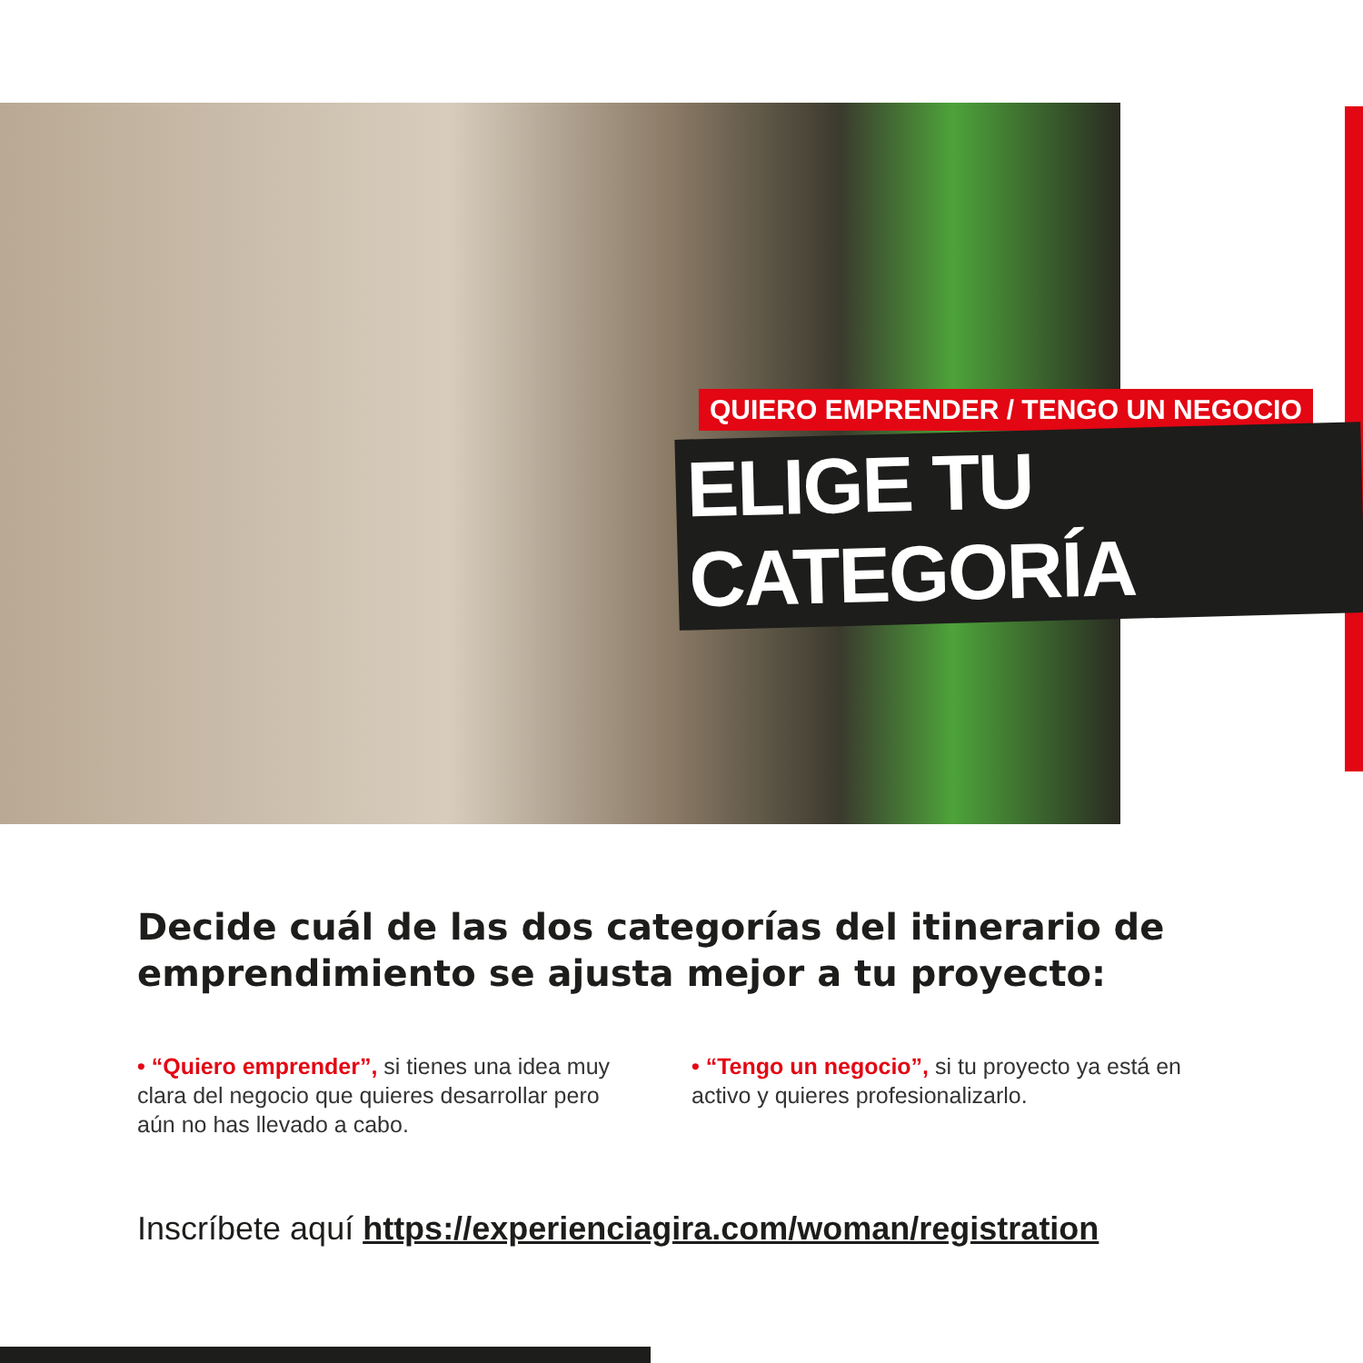QUIERO EMPRENDER / TENGO UN NEGOCIO
ELIGE TU CATEGORÍA
Decide cuál de las dos categorías del itinerario de emprendimiento se ajusta mejor a tu proyecto:
• “Quiero emprender”, si tienes una idea muy clara del negocio que quieres desarrollar pero aún no has llevado a cabo.
• “Tengo un negocio”, si tu proyecto ya está en activo y quieres profesionalizarlo.
Inscríbete aquí https://experienciagira.com/woman/registration